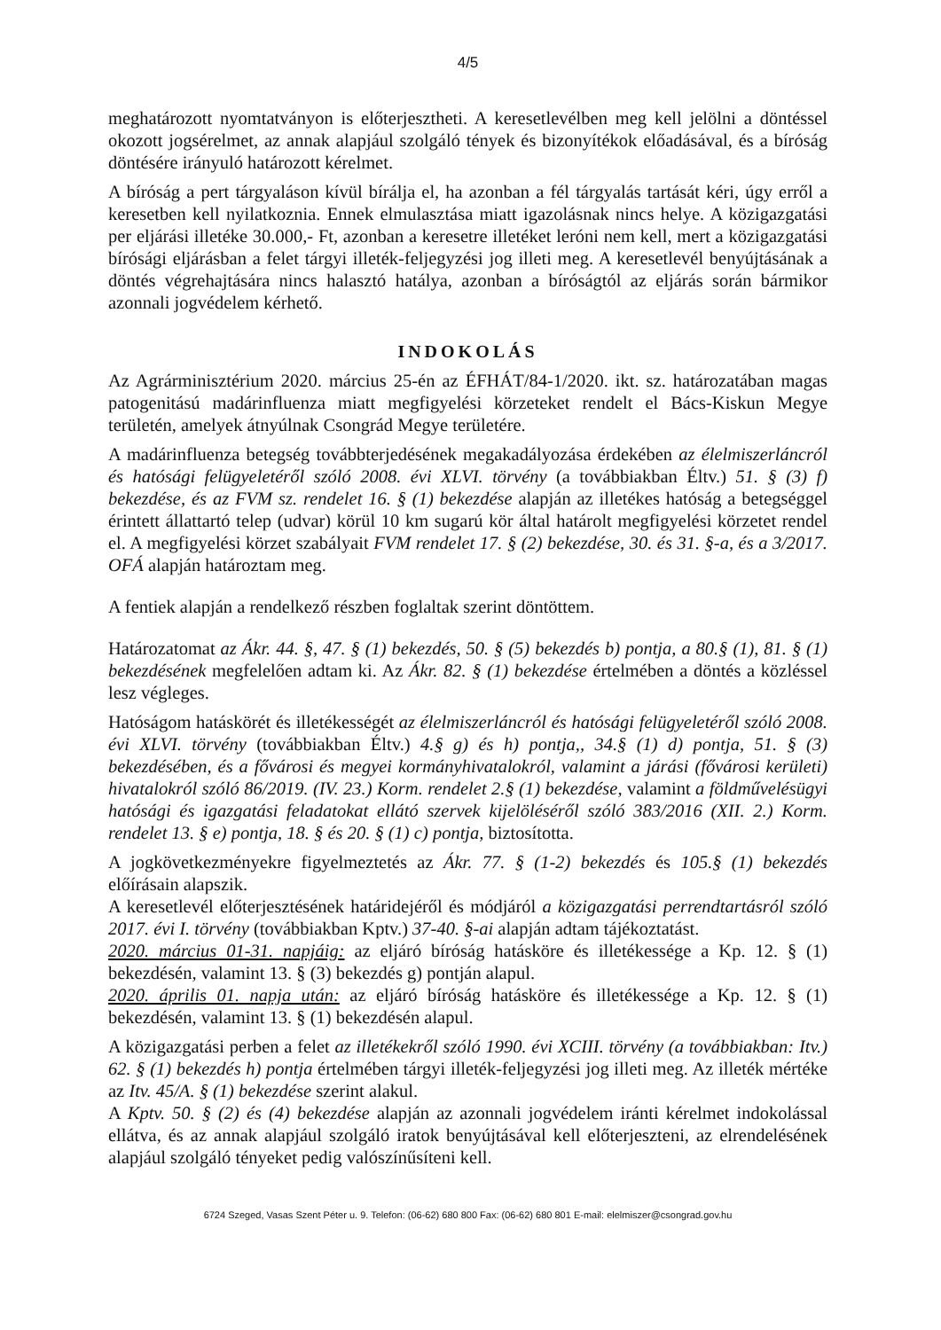4/5
meghatározott nyomtatványon is előterjesztheti. A keresetlevélben meg kell jelölni a döntéssel okozott jogsérelmet, az annak alapjául szolgáló tények és bizonyítékok előadásával, és a bíróság döntésére irányuló határozott kérelmet.
A bíróság a pert tárgyaláson kívül bírálja el, ha azonban a fél tárgyalás tartását kéri, úgy erről a keresetben kell nyilatkoznia. Ennek elmulasztása miatt igazolásnak nincs helye. A közigazgatási per eljárási illetéke 30.000,- Ft, azonban a keresetre illetéket leróni nem kell, mert a közigazgatási bírósági eljárásban a felet tárgyi illeték-feljegyzési jog illeti meg. A keresetlevél benyújtásának a döntés végrehajtására nincs halasztó hatálya, azonban a bíróságtól az eljárás során bármikor azonnali jogvédelem kérhető.
INDOKOLÁS
Az Agrárminisztérium 2020. március 25-én az ÉFHÁT/84-1/2020. ikt. sz. határozatában magas patogenitású madárinfluenza miatt megfigyelési körzeteket rendelt el Bács-Kiskun Megye területén, amelyek átnyúlnak Csongrád Megye területére.
A madárinfluenza betegség továbbterjedésének megakadályozása érdekében az élelmiszerláncról és hatósági felügyeletéről szóló 2008. évi XLVI. törvény (a továbbiakban Éltv.) 51. § (3) f) bekezdése, és az FVM sz. rendelet 16. § (1) bekezdése alapján az illetékes hatóság a betegséggel érintett állattartó telep (udvar) körül 10 km sugarú kör által határolt megfigyelési körzetet rendel el. A megfigyelési körzet szabályait FVM rendelet 17. § (2) bekezdése, 30. és 31. §-a, és a 3/2017. OFÁ alapján határoztam meg.
A fentiek alapján a rendelkező részben foglaltak szerint döntöttem.
Határozatomat az Ákr. 44. §, 47. § (1) bekezdés, 50. § (5) bekezdés b) pontja, a 80.§ (1), 81. § (1) bekezdésének megfelelően adtam ki. Az Ákr. 82. § (1) bekezdése értelmében a döntés a közléssel lesz végleges.
Hatóságom hatáskörét és illetékességét az élelmiszerláncról és hatósági felügyeletéről szóló 2008. évi XLVI. törvény (továbbiakban Éltv.) 4.§ g) és h) pontja,, 34.§ (1) d) pontja, 51. § (3) bekezdésében, és a fővárosi és megyei kormányhivatalokról, valamint a járási (fővárosi kerületi) hivatalokról szóló 86/2019. (IV. 23.) Korm. rendelet 2.§ (1) bekezdése, valamint a földművelésügyi hatósági és igazgatási feladatokat ellátó szervek kijelöléséről szóló 383/2016 (XII. 2.) Korm. rendelet 13. § e) pontja, 18. § és 20. § (1) c) pontja, biztosította.
A jogkövetkezményekre figyelmeztetés az Ákr. 77. § (1-2) bekezdés és 105.§ (1) bekezdés előírásain alapszik.
A keresetlevél előterjesztésének határidejéről és módjáról a közigazgatási perrendtartásról szóló 2017. évi I. törvény (továbbiakban Kptv.) 37-40. §-ai alapján adtam tájékoztatást.
2020. március 01-31. napjáig: az eljáró bíróság hatásköre és illetékessége a Kp. 12. § (1) bekezdésén, valamint 13. § (3) bekezdés g) pontján alapul.
2020. április 01. napja után: az eljáró bíróság hatásköre és illetékessége a Kp. 12. § (1) bekezdésén, valamint 13. § (1) bekezdésén alapul.
A közigazgatási perben a felet az illetékekről szóló 1990. évi XCIII. törvény (a továbbiakban: Itv.) 62. § (1) bekezdés h) pontja értelmében tárgyi illeték-feljegyzési jog illeti meg. Az illeték mértéke az Itv. 45/A. § (1) bekezdése szerint alakul.
A Kptv. 50. § (2) és (4) bekezdése alapján az azonnali jogvédelem iránti kérelmet indokolással ellátva, és az annak alapjául szolgáló iratok benyújtásával kell előterjeszteni, az elrendelésének alapjául szolgáló tényeket pedig valószínűsíteni kell.
6724 Szeged, Vasas Szent Péter u. 9. Telefon: (06-62) 680 800 Fax: (06-62) 680 801 E-mail: elelmiszer@csongrad.gov.hu